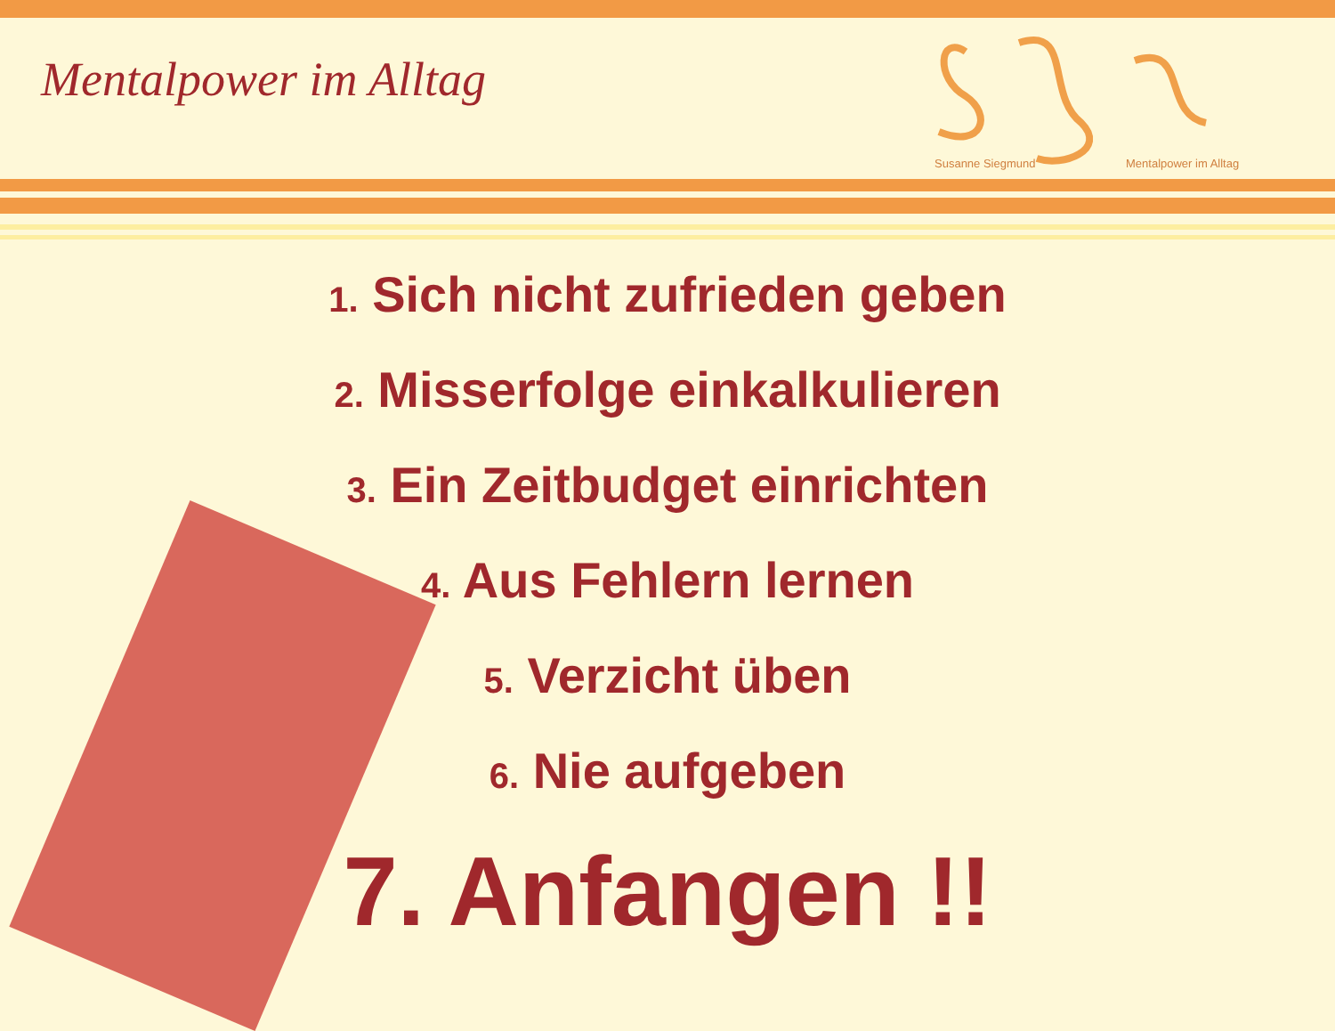Mentalpower im Alltag
Susanne Siegmund
Mentalpower im Alltag
1. Sich nicht zufrieden geben
2. Misserfolge einkalkulieren
3. Ein Zeitbudget einrichten
4. Aus Fehlern lernen
5. Verzicht üben
6. Nie aufgeben
7. Anfangen !!